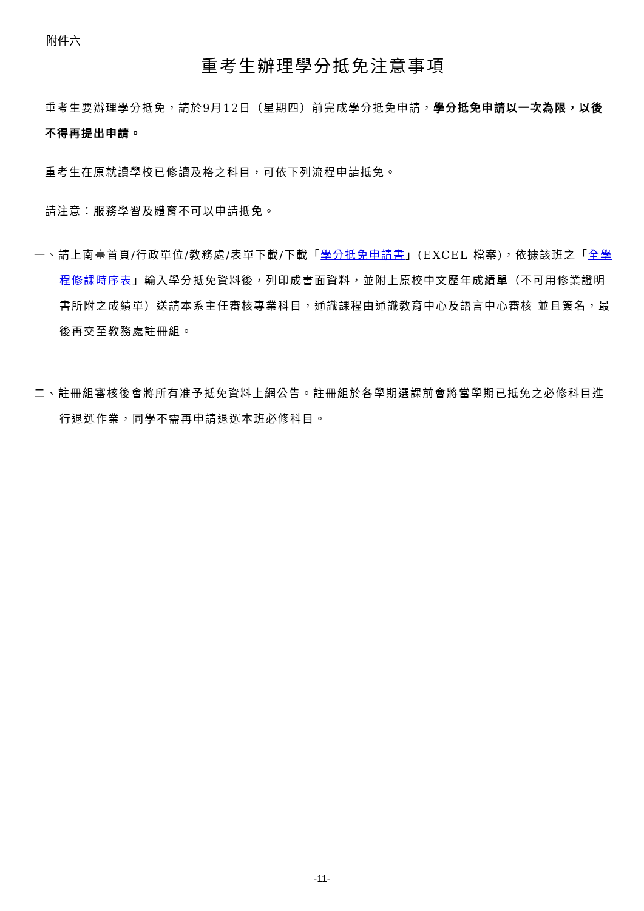附件六
重考生辦理學分抵免注意事項
重考生要辦理學分抵免，請於9月12日（星期四）前完成學分抵免申請，學分抵免申請以一次為限，以後不得再提出申請。
重考生在原就讀學校已修讀及格之科目，可依下列流程申請抵免。
請注意：服務學習及體育不可以申請抵免。
一、請上南臺首頁/行政單位/教務處/表單下載/下載「學分抵免申請書」(EXCEL 檔案)，依據該班之「全學程修課時序表」輸入學分抵免資料後，列印成書面資料，並附上原校中文歷年成績單（不可用修業證明書所附之成績單）送請本系主任審核專業科目，通識課程由通識教育中心及語言中心審核 並且簽名，最後再交至教務處註冊組。
二、註冊組審核後會將所有准予抵免資料上網公告。註冊組於各學期選課前會將當學期已抵免之必修科目進行退選作業，同學不需再申請退選本班必修科目。
-11-